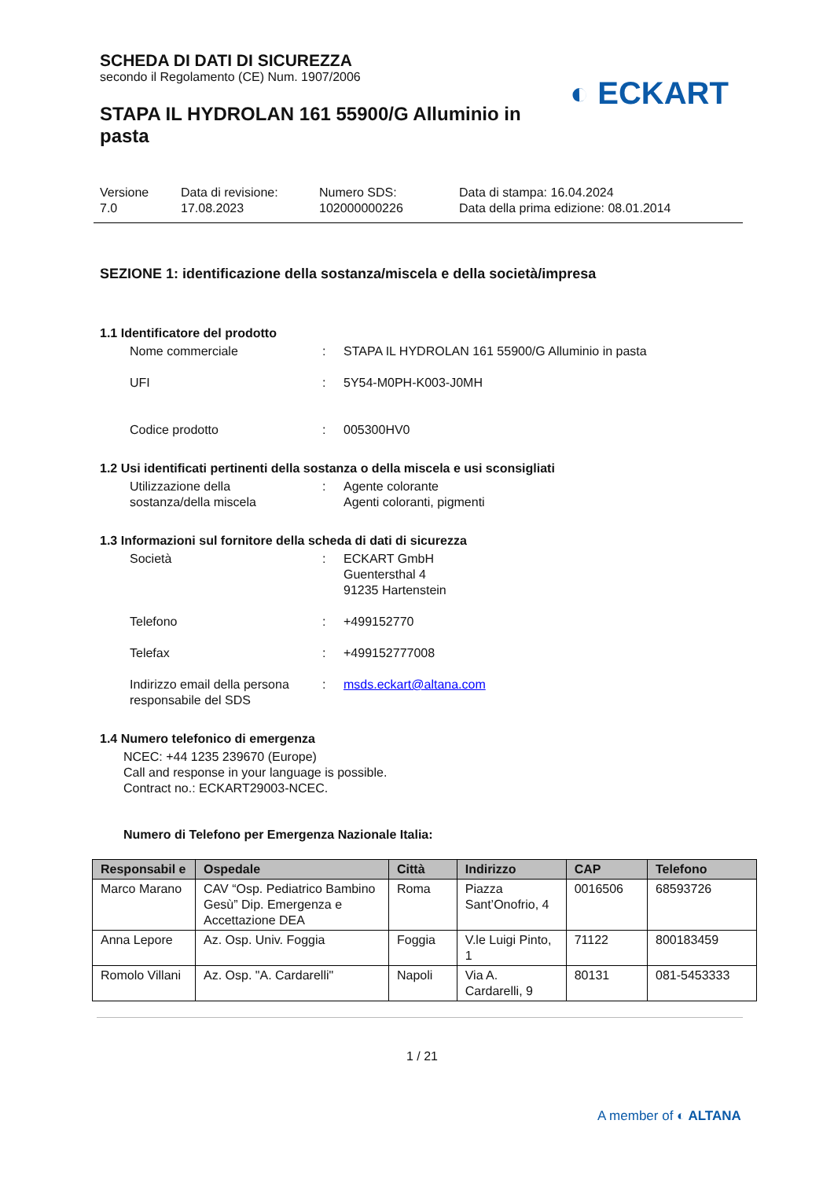◐ ECKART
SCHEDA DI DATI DI SICUREZZA
secondo il Regolamento (CE) Num. 1907/2006
STAPA IL HYDROLAN 161 55900/G Alluminio in pasta
Versione
7.0
Data di revisione:
17.08.2023
Numero SDS:
102000000226
Data di stampa: 16.04.2024
Data della prima edizione: 08.01.2014
SEZIONE 1: identificazione della sostanza/miscela e della società/impresa
1.1 Identificatore del prodotto
Nome commerciale : STAPA IL HYDROLAN 161 55900/G Alluminio in pasta
UFI : 5Y54-M0PH-K003-J0MH
Codice prodotto : 005300HV0
1.2 Usi identificati pertinenti della sostanza o della miscela e usi sconsigliati
Utilizzazione della
sostanza/della miscela
: Agente colorante
Agenti coloranti, pigmenti
1.3 Informazioni sul fornitore della scheda di dati di sicurezza
Società : ECKART GmbH
Guentersthal 4
91235 Hartenstein
Telefono : +499152770
Telefax : +499152777008
Indirizzo email della persona responsabile del SDS
: msds.eckart@altana.com
1.4 Numero telefonico di emergenza
NCEC: +44 1235 239670 (Europe)
Call and response in your language is possible.
Contract no.: ECKART29003-NCEC.
Numero di Telefono per Emergenza Nazionale Italia:
| Responsabil e | Ospedale | Città | Indirizzo | CAP | Telefono |
| --- | --- | --- | --- | --- | --- |
| Marco Marano | CAV “Osp. Pediatrico Bambino Gesù” Dip. Emergenza e Accettazione DEA | Roma | Piazza Sant’Onofrio, 4 | 0016506 | 68593726 |
| Anna Lepore | Az. Osp. Univ. Foggia | Foggia | V.le Luigi Pinto, 1 | 71122 | 800183459 |
| Romolo Villani | Az. Osp. "A. Cardarelli" | Napoli | Via A. Cardarelli, 9 | 80131 | 081-5453333 |
1 / 21
A member of ◐ ALTANA